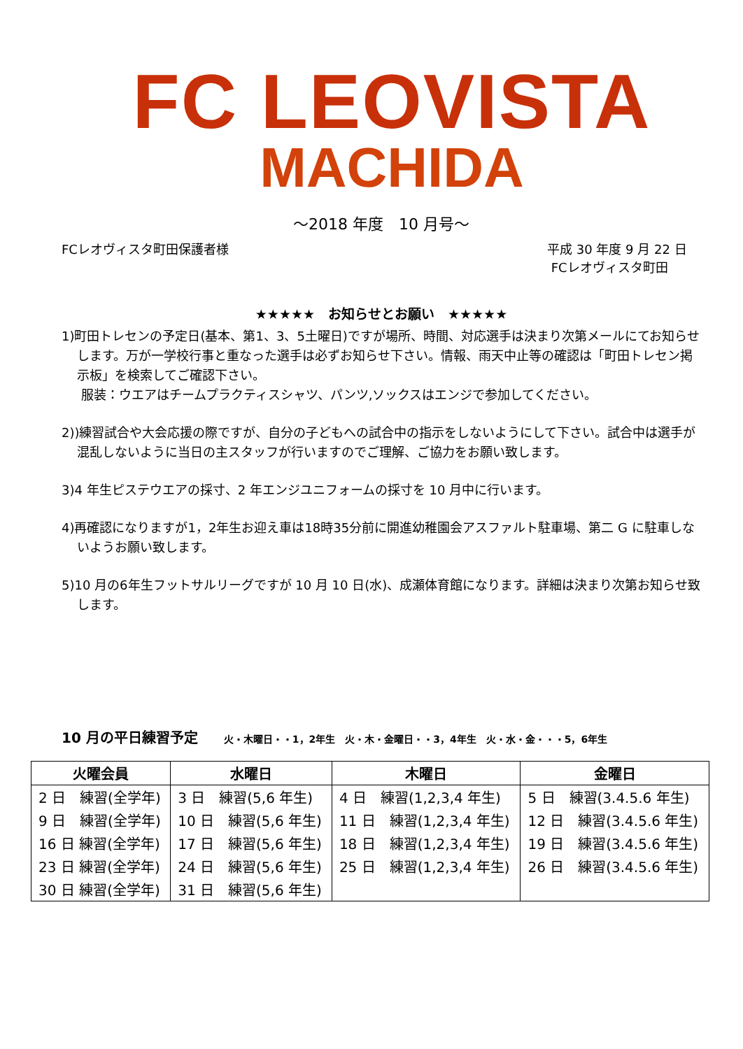FC LEOVISTA
MACHIDA
～2018 年度　10 月号～
FCレオヴィスタ町田保護者様 平成 30 年度 9 月 22 日
FCレオヴィスタ町田
★★★★★　お知らせとお願い　★★★★★
1)町田トレセンの予定日(基本、第1、3、5土曜日)ですが場所、時間、対応選手は決まり次第メールにてお知らせします。万が一学校行事と重なった選手は必ずお知らせ下さい。情報、雨天中止等の確認は「町田トレセン掲示板」を検索してご確認下さい。
服装：ウエアはチームプラクティスシャツ、パンツ,ソックスはエンジで参加してください。
2))練習試合や大会応援の際ですが、自分の子どもへの試合中の指示をしないようにして下さい。試合中は選手が混乱しないように当日の主スタッフが行いますのでご理解、ご協力をお願い致します。
3)4 年生ピステウエアの採寸、2 年エンジユニフォームの採寸を 10 月中に行います。
4)再確認になりますが1，2年生お迎え車は18時35分前に開進幼稚園会アスファルト駐車場、第二 G に駐車しないようお願い致します。
5)10 月の6年生フットサルリーグですが 10 月 10 日(水)、成瀬体育館になります。詳細は決まり次第お知らせ致します。
10 月の平日練習予定 火・木曜日・・1，2年生　火・木・金曜日・・3，4年生　火・水・金・・・5，6年生
| 火曜会員 | 水曜日 | 木曜日 | 金曜日 |
| --- | --- | --- | --- |
| 2 日 練習(全学年) | 3 日 練習(5,6 年生) | 4 日 練習(1,2,3,4 年生) | 5 日 練習(3.4.5.6 年生) |
| 9 日 練習(全学年) | 10 日 練習(5,6 年生) | 11 日 練習(1,2,3,4 年生) | 12 日 練習(3.4.5.6 年生) |
| 16 日 練習(全学年) | 17 日 練習(5,6 年生) | 18 日 練習(1,2,3,4 年生) | 19 日 練習(3.4.5.6 年生) |
| 23 日 練習(全学年) | 24 日 練習(5,6 年生) | 25 日 練習(1,2,3,4 年生) | 26 日 練習(3.4.5.6 年生) |
| 30 日 練習(全学年) | 31 日 練習(5,6 年生) | | |